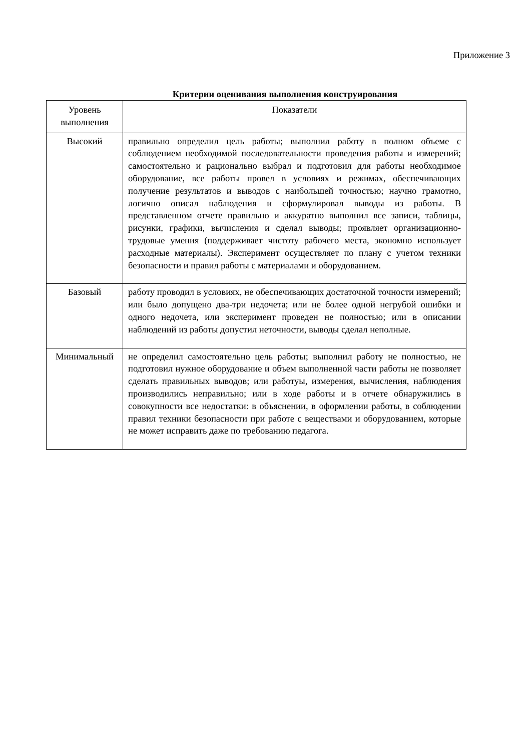Приложение 3
Критерии оценивания выполнения конструирования
| Уровень выполнения | Показатели |
| --- | --- |
| Высокий | правильно определил цель работы; выполнил работу в полном объеме с соблюдением необходимой последовательности проведения работы и измерений; самостоятельно и рационально выбрал и подготовил для работы необходимое оборудование, все работы провел в условиях и режимах, обеспечивающих получение результатов и выводов с наибольшей точностью; научно грамотно, логично описал наблюдения и сформулировал выводы из работы. В представленном отчете правильно и аккуратно выполнил все записи, таблицы, рисунки, графики, вычисления и сделал выводы; проявляет организационно-трудовые умения (поддерживает чистоту рабочего места, экономно использует расходные материалы). Эксперимент осуществляет по плану с учетом техники безопасности и правил работы с материалами и оборудованием. |
| Базовый | работу проводил в условиях, не обеспечивающих достаточной точности измерений; или было допущено два-три недочета; или не более одной негрубой ошибки и одного недочета, или эксперимент проведен не полностью; или в описании наблюдений из работы допустил неточности, выводы сделал неполные. |
| Минимальный | не определил самостоятельно цель работы; выполнил работу не полностью, не подготовил нужное оборудование и объем выполненной части работы не позволяет сделать правильных выводов; или работуы, измерения, вычисления, наблюдения производились неправильно; или в ходе работы и в отчете обнаружились в совокупности все недостатки: в объяснении, в оформлении работы, в соблюдении правил техники безопасности при работе с веществами и оборудованием, которые не может исправить даже по требованию педагога. |